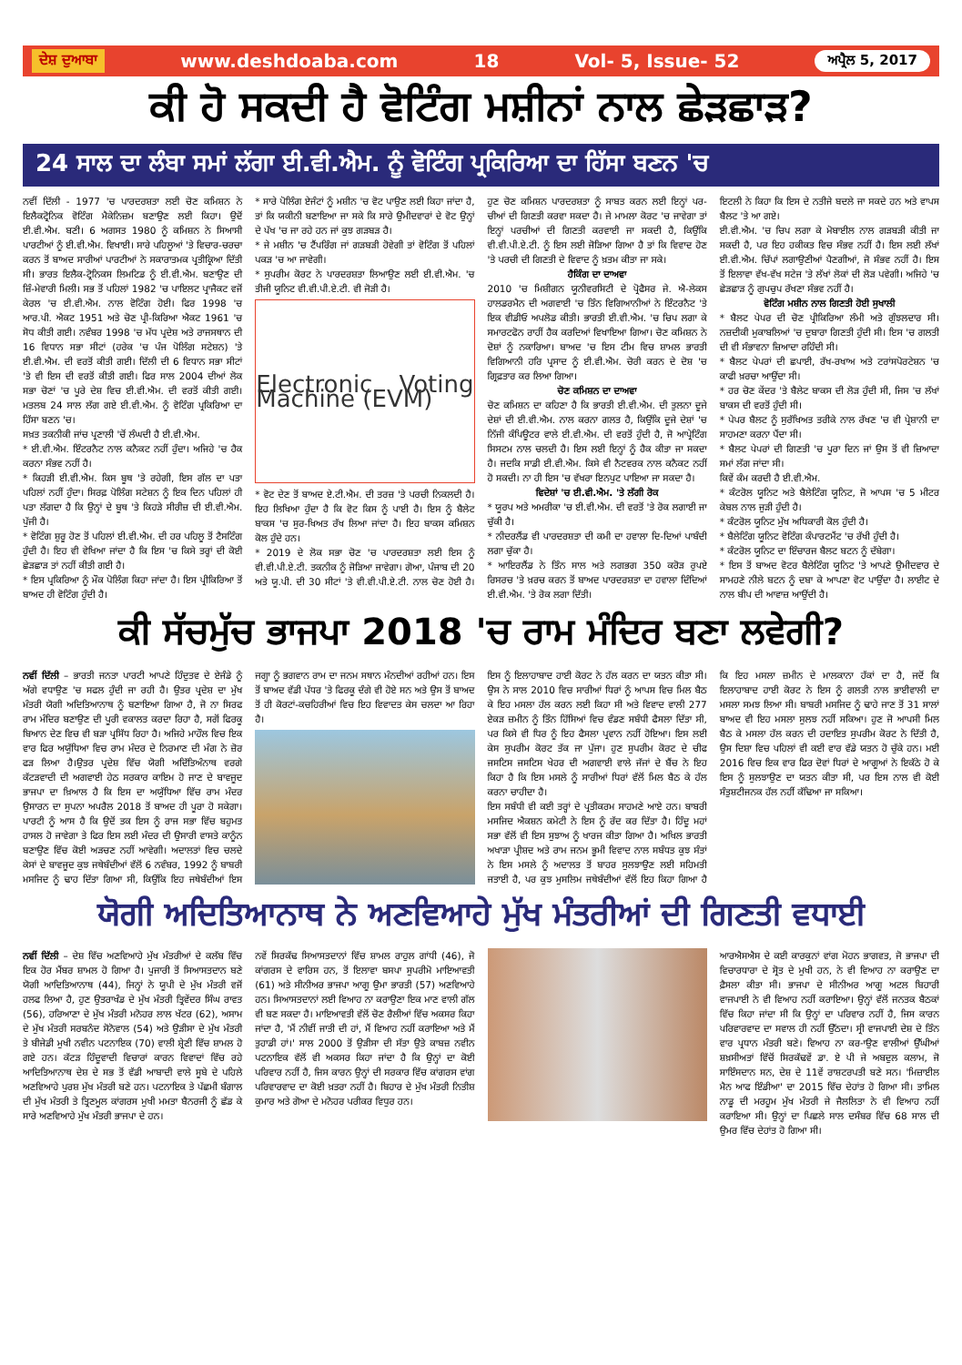ਦੇਸ਼ ਦੁਆਬਾ www.deshdoaba.com 18 Vol- 5, Issue- 52 ਅਪ੍ਰੈਲ 5, 2017
ਕੀ ਹੋ ਸਕਦੀ ਹੈ ਵੋਟਿੰਗ ਮਸ਼ੀਨਾਂ ਨਾਲ ਛੇੜਛਾੜ?
24 ਸਾਲ ਦਾ ਲੰਬਾ ਸਮਾਂ ਲੱਗਾ ਈ.ਵੀ.ਐਮ. ਨੂੰ ਵੋਟਿੰਗ ਪ੍ਰਕਿਰਿਆ ਦਾ ਹਿੱਸਾ ਬਣਨ 'ਚ
ਨਵੀਂ ਦਿੱਲੀ - 1977 'ਚ ਪਾਰਦਰਸ਼ਤਾ ਲਈ ਚੋਣ ਕਮਿਸ਼ਨ ਨੇ ਇਲੈਕਟ੍ਰੋਨਿਕ ਵੋਟਿੰਗ ਮੈਕੇਨਿਜ਼ਮ ਬਣਾਉਣ ਲਈ ਕਿਹਾ। ਉਦੋਂ ਈ.ਵੀ.ਐਮ. ਬਣੀ। 6 ਅਗਸਤ 1980 ਨੂੰ ਕਮਿਸ਼ਨ ਨੇ ਸਿਆਸੀ ਪਾਰਟੀਆਂ ਨੂੰ ਈ.ਵੀ.ਐਮ. ਵਿਖਾਈ। ਸਾਰੇ ਪਹਿਲੂਆਂ 'ਤੇ ਵਿਚਾਰ-ਚਰਚਾ ਕਰਨ ਤੋਂ ਬਾਅਦ ਸਾਰੀਆਂ ਪਾਰਟੀਆਂ ਨੇ ਸਕਾਰਾਤਮਕ ਪ੍ਰਤੀਕ੍ਰਿਆ ਦਿੱਤੀ ਸੀ। ਭਾਰਤ ਇਲੈਕ-ਟ੍ਰੋਨਿਕਸ ਲਿਮਟਿਡ ਨੂੰ ਈ.ਵੀ.ਐਮ. ਬਣਾਉਣ ਦੀ ਜ਼ਿੰ-ਮੇਵਾਰੀ ਮਿਲੀ। ਸਭ ਤੋਂ ਪਹਿਲਾਂ 1982 'ਚ ਪਾਇਲਟ ਪ੍ਰਾਜੈਕਟ ਵਜੋਂ ਕੇਰਲ 'ਚ ਈ.ਵੀ.ਐਮ. ਨਾਲ ਵੋਟਿੰਗ ਹੋਈ। ਫਿਰ 1998 'ਚ ਆਰ.ਪੀ. ਐਕਟ 1951 ਅਤੇ ਚੋਣ ਪ੍ਰੀ-ਕਿਰਿਆ ਐਕਟ 1961 'ਚ ਸੋਧ ਕੀਤੀ ਗਈ। ਨਵੰਬਰ 1998 'ਚ ਮੱਧ ਪ੍ਰਦੇਸ਼ ਅਤੇ ਰਾਜਸਥਾਨ ਦੀ 16 ਵਿਧਾਨ ਸਭਾ ਸੀਟਾਂ (ਹਰੇਕ 'ਚ ਪੰਜ ਪੋਲਿੰਗ ਸਟੇਸ਼ਨ) 'ਤੇ ਈ.ਵੀ.ਐਮ. ਦੀ ਵਰਤੋਂ ਕੀਤੀ ਗਈ। ਦਿੱਲੀ ਦੀ 6 ਵਿਧਾਨ ਸਭਾ ਸੀਟਾਂ 'ਤੇ ਵੀ ਇਸ ਦੀ ਵਰਤੋਂ ਕੀਤੀ ਗਈ। ਫਿਰ ਸਾਲ 2004 ਦੀਆਂ ਲੋਕ ਸਭਾ ਚੋਣਾਂ 'ਚ ਪੂਰੇ ਦੇਸ਼ ਵਿਚ ਈ.ਵੀ.ਐਮ. ਦੀ ਵਰਤੋਂ ਕੀਤੀ ਗਈ। ਮਤਲਬ 24 ਸਾਲ ਲੱਗ ਗਏ ਈ.ਵੀ.ਐਮ. ਨੂੰ ਵੋਟਿੰਗ ਪ੍ਰਕਿਰਿਆ ਦਾ ਹਿੱਸਾ ਬਣਨ 'ਚ।
ਸਖ਼ਤ ਤਕਨੀਕੀ ਜਾਂਚ ਪ੍ਰਣਾਲੀ 'ਚੋਂ ਲੰਘਦੀ ਹੈ ਈ.ਵੀ.ਐਮ.
* ਈ.ਵੀ.ਐਮ. ਇੰਟਰਨੈਟ ਨਾਲ ਕਨੈਕਟ ਨਹੀਂ ਹੁੰਦਾ। ਅਜਿਹੇ 'ਚ ਹੈਕ ਕਰਨਾ ਸੰਭਵ ਨਹੀਂ ਹੈ।
* ਕਿਹੜੀ ਈ.ਵੀ.ਐਮ. ਕਿਸ ਬੂਥ 'ਤੇ ਰਹੇਗੀ, ਇਸ ਗੱਲ ਦਾ ਪਤਾ ਪਹਿਲਾਂ ਨਹੀਂ ਹੁੰਦਾ। ਸਿਰਫ਼ ਪੋਲਿੰਗ ਸਟੇਸ਼ਨ ਨੂੰ ਇਕ ਦਿਨ ਪਹਿਲਾਂ ਹੀ ਪਤਾ ਲੱਗਦਾ ਹੈ ਕਿ ਉਨ੍ਹਾਂ ਦੇ ਬੂਥ 'ਤੇ ਕਿਹੜੇ ਸੀਰੀਜ਼ ਦੀ ਈ.ਵੀ.ਐਮ. ਪੁੱਜੀ ਹੈ।
* ਵੋਟਿੰਗ ਸ਼ੁਰੂ ਹੋਣ ਤੋਂ ਪਹਿਲਾਂ ਈ.ਵੀ.ਐਮ. ਦੀ ਹਰ ਪਹਿਲੂ ਤੋਂ ਟੈਸਟਿੰਗ ਹੁੰਦੀ ਹੈ। ਇਹ ਵੀ ਵੇਖਿਆ ਜਾਂਦਾ ਹੈ ਕਿ ਇਸ 'ਚ ਕਿਸੇ ਤਰ੍ਹਾਂ ਦੀ ਕੋਈ ਛੇੜਛਾੜ ਤਾਂ ਨਹੀਂ ਕੀਤੀ ਗਈ ਹੈ।
* ਇਸ ਪ੍ਰਕਿਰਿਆ ਨੂੰ ਮੌਕ ਪੋਲਿੰਗ ਕਿਹਾ ਜਾਂਦਾ ਹੈ। ਇਸ ਪ੍ਰੀਕਿਰਿਆ ਤੋਂ ਬਾਅਦ ਹੀ ਵੋਟਿੰਗ ਹੁੰਦੀ ਹੈ।
* ਸਾਰੇ ਪੋਲਿੰਗ ਏਜੰਟਾਂ ਨੂੰ ਮਸ਼ੀਨ 'ਚ ਵੋਟ ਪਾਉਣ ਲਈ ਕਿਹਾ ਜਾਂਦਾ ਹੈ, ਤਾਂ ਕਿ ਯਕੀਨੀ ਬਣਾਇਆ ਜਾ ਸਕੇ ਕਿ ਸਾਰੇ ਉਮੀਦਵਾਰਾਂ ਦੇ ਵੋਟ ਉਨ੍ਹਾਂ ਦੇ ਪੱਖ 'ਚ ਜਾ ਰਹੇ ਹਨ ਜਾਂ ਕੁਝ ਗੜਬੜ ਹੈ।
* ਜੇ ਮਸ਼ੀਨ 'ਚ ਟੈਂਪਰਿੰਗ ਜਾਂ ਗੜਬੜੀ ਹੋਵੇਗੀ ਤਾਂ ਵੋਟਿੰਗ ਤੋਂ ਪਹਿਲਾਂ ਪਕੜ 'ਚ ਆ ਜਾਵੇਗੀ।
* ਸੁਪਰੀਮ ਕੋਰਟ ਨੇ ਪਾਰਦਰਸ਼ਤਾ ਲਿਆਉਣ ਲਈ ਈ.ਵੀ.ਐਮ. 'ਚ ਤੀਜੀ ਯੂਨਿਟ ਵੀ.ਵੀ.ਪੀ.ਏ.ਟੀ. ਵੀ ਜੋੜੀ ਹੈ।
Electronic Voting Machine (EVM)
* ਵੋਟ ਦੇਣ ਤੋਂ ਬਾਅਦ ਏ.ਟੀ.ਐਮ. ਦੀ ਤਰਜ਼ 'ਤੇ ਪਰਚੀ ਨਿਕਲਦੀ ਹੈ। ਇਹ ਲਿਖਿਆ ਹੁੰਦਾ ਹੈ ਕਿ ਵੋਟ ਕਿਸ ਨੂੰ ਪਾਈ ਹੈ। ਇਸ ਨੂੰ ਬੈਲੇਟ ਬਾਕਸ 'ਚ ਸੁਰ-ਖਿਅਤ ਰੱਖ ਲਿਆ ਜਾਂਦਾ ਹੈ। ਇਹ ਬਾਕਸ ਕਮਿਸ਼ਨ ਕੋਲ ਹੁੰਦੇ ਹਨ।
* 2019 ਦੇ ਲੋਕ ਸਭਾ ਚੋਣ 'ਚ ਪਾਰਦਰਸ਼ਤਾ ਲਈ ਇਸ ਨੂੰ ਵੀ.ਵੀ.ਪੀ.ਏ.ਟੀ. ਤਕਨੀਕ ਨੂੰ ਜੋੜਿਆ ਜਾਵੇਗਾ। ਗੋਆ, ਪੰਜਾਬ ਦੀ 20 ਅਤੇ ਯੂ.ਪੀ. ਦੀ 30 ਸੀਟਾਂ 'ਤੇ ਵੀ.ਵੀ.ਪੀ.ਏ.ਟੀ. ਨਾਲ ਚੋਣ ਹੋਈ ਹੈ। ਹੁਣ ਚੋਣ ਕਮਿਸ਼ਨ ਪਾਰਦਰਸ਼ਤਾ ਨੂੰ ਸਾਬਤ ਕਰਨ ਲਈ ਇਨ੍ਹਾਂ ਪਰ-ਚੀਆਂ ਦੀ ਗਿਣਤੀ ਕਰਵਾ ਸਕਦਾ ਹੈ। ਜੇ ਮਾਮਲਾ ਕੋਰਟ 'ਚ ਜਾਵੇਗਾ ਤਾਂ ਇਨ੍ਹਾਂ ਪਰਚੀਆਂ ਦੀ ਗਿਣਤੀ ਕਰਵਾਈ ਜਾ ਸਕਦੀ ਹੈ, ਕਿਉਂਕਿ ਵੀ.ਵੀ.ਪੀ.ਏ.ਟੀ. ਨੂੰ ਇਸ ਲਈ ਜੋੜਿਆ ਗਿਆ ਹੈ ਤਾਂ ਕਿ ਵਿਵਾਦ ਹੋਣ 'ਤੇ ਪਰਚੀ ਦੀ ਗਿਣਤੀ ਦੇ ਵਿਵਾਦ ਨੂੰ ਖ਼ਤਮ ਕੀਤਾ ਜਾ ਸਕੇ।
ਹੈਕਿੰਗ ਦਾ ਦਾਅਵਾ
2010 'ਚ ਮਿਸ਼ੀਗਨ ਯੂਨੀਵਰਸਿਟੀ ਦੇ ਪ੍ਰੋਫੈਸਰ ਜੇ. ਐ-ਲੇਕਸ ਹਾਲਡਰਮੈਨ ਦੀ ਅਗਵਾਈ 'ਚ ਤਿੰਨ ਵਿਗਿਆਨੀਆਂ ਨੇ ਇੰਟਰਨੈਟ 'ਤੇ ਇਕ ਵੀਡੀਓ ਅਪਲੋਡ ਕੀਤੀ। ਭਾਰਤੀ ਈ.ਵੀ.ਐਮ. 'ਚ ਚਿਪ ਲਗਾ ਕੇ ਸਮਾਰਟਫੋਨ ਰਾਹੀਂ ਹੈਕ ਕਰਦਿਆਂ ਵਿਖਾਇਆ ਗਿਆ। ਚੋਣ ਕਮਿਸ਼ਨ ਨੇ ਦੋਸ਼ਾਂ ਨੂੰ ਨਕਾਰਿਆ। ਬਾਅਦ 'ਚ ਇਸ ਟੀਮ ਵਿਚ ਸ਼ਾਮਲ ਭਾਰਤੀ ਵਿਗਿਆਨੀ ਹਰਿ ਪ੍ਰਸਾਦ ਨੂੰ ਈ.ਵੀ.ਐਮ. ਚੋਰੀ ਕਰਨ ਦੇ ਦੋਸ਼ 'ਚ ਗ੍ਰਿਫ਼ਤਾਰ ਕਰ ਲਿਆ ਗਿਆ।
ਚੋਣ ਕਮਿਸ਼ਨ ਦਾ ਦਾਅਵਾ
ਚੋਣ ਕਮਿਸ਼ਨ ਦਾ ਕਹਿਣਾ ਹੈ ਕਿ ਭਾਰਤੀ ਈ.ਵੀ.ਐਮ. ਦੀ ਤੁਲਨਾ ਦੂਜੇ ਦੇਸ਼ਾਂ ਦੀ ਈ.ਵੀ.ਐਮ. ਨਾਲ ਕਰਨਾ ਗਲਤ ਹੈ, ਕਿਉਂਕਿ ਦੂਜੇ ਦੇਸ਼ਾਂ 'ਚ ਨਿੱਜੀ ਕੰਪਿਊਟਰ ਵਾਲੇ ਈ.ਵੀ.ਐਮ. ਦੀ ਵਰਤੋਂ ਹੁੰਦੀ ਹੈ, ਜੋ ਆਪ੍ਰੇਟਿੰਗ ਸਿਸਟਮ ਨਾਲ ਚਲਦੀ ਹੈ। ਇਸ ਲਈ ਇਨ੍ਹਾਂ ਨੂੰ ਹੈਕ ਕੀਤਾ ਜਾ ਸਕਦਾ ਹੈ। ਜਦਕਿ ਸਾਡੀ ਈ.ਵੀ.ਐਮ. ਕਿਸੇ ਵੀ ਨੈਟਵਰਕ ਨਾਲ ਕਨੈਕਟ ਨਹੀਂ ਹੋ ਸਕਦੀ। ਨਾ ਹੀ ਇਸ 'ਚ ਵੱਖਰਾ ਇਨਪੁਟ ਪਾਇਆ ਜਾ ਸਕਦਾ ਹੈ।
ਵਿਦੇਸ਼ਾਂ 'ਚ ਈ.ਵੀ.ਐਮ. 'ਤੇ ਲੱਗੀ ਰੋਕ
* ਯੂਰਪ ਅਤੇ ਅਮਰੀਕਾ 'ਚ ਈ.ਵੀ.ਐਮ. ਦੀ ਵਰਤੋਂ 'ਤੇ ਰੋਕ ਲਗਾਈ ਜਾ ਚੁੱਕੀ ਹੈ।
* ਨੀਦਰਲੈਂਡ ਵੀ ਪਾਰਦਰਸ਼ਤਾ ਦੀ ਕਮੀ ਦਾ ਹਵਾਲਾ ਦਿ-ਦਿਆਂ ਪਾਬੰਦੀ ਲਗਾ ਚੁੱਕਾ ਹੈ।
* ਆਇਰਲੈਂਡ ਨੇ ਤਿੰਨ ਸਾਲ ਅਤੇ ਲਗਭਗ 350 ਕਰੋੜ ਰੁਪਏ ਰਿਸਰਚ 'ਤੇ ਖ਼ਰਚ ਕਰਨ ਤੋਂ ਬਾਅਦ ਪਾਰਦਰਸ਼ਤਾ ਦਾ ਹਵਾਲਾ ਦਿੰਦਿਆਂ ਈ.ਵੀ.ਐਮ. 'ਤੇ ਰੋਕ ਲਗਾ ਦਿੱਤੀ।
ਇਟਲੀ ਨੇ ਕਿਹਾ ਕਿ ਇਸ ਦੇ ਨਤੀਜੇ ਬਦਲੇ ਜਾ ਸਕਦੇ ਹਨ ਅਤੇ ਵਾਪਸ ਬੈਲਟ 'ਤੇ ਆ ਗਏ।
ਈ.ਵੀ.ਐਮ. 'ਚ ਚਿਪ ਲਗਾ ਕੇ ਮੋਬਾਈਲ ਨਾਲ ਗੜਬੜੀ ਕੀਤੀ ਜਾ ਸਕਦੀ ਹੈ, ਪਰ ਇਹ ਹਕੀਕਤ ਵਿਚ ਸੰਭਵ ਨਹੀਂ ਹੈ। ਇਸ ਲਈ ਲੱਖਾਂ ਈ.ਵੀ.ਐਮ. ਚਿੱਪਾਂ ਲਗਾਉਣੀਆਂ ਪੈਣਗੀਆਂ, ਜੋ ਸੰਭਵ ਨਹੀਂ ਹੈ। ਇਸ ਤੋਂ ਇਲਾਵਾ ਵੱਖ-ਵੱਖ ਸਟੇਜ 'ਤੇ ਲੱਖਾਂ ਲੋਕਾਂ ਦੀ ਲੋੜ ਪਵੇਗੀ। ਅਜਿਹੇ 'ਚ ਛੇੜਛਾੜ ਨੂੰ ਗੁਪਚੁਪ ਰੱਖਣਾ ਸੰਭਵ ਨਹੀਂ ਹੈ।
ਵੋਟਿੰਗ ਮਸ਼ੀਨ ਨਾਲ ਗਿਣਤੀ ਹੋਈ ਸੁਖਾਲੀ
* ਬੈਲਟ ਪੇਪਰ ਦੀ ਚੋਣ ਪ੍ਰੀਕਿਰਿਆ ਲੰਮੀ ਅਤੇ ਗੁੰਝਲਦਾਰ ਸੀ। ਨਜ਼ਦੀਕੀ ਮੁਕਾਬਲਿਆਂ 'ਚ ਦੁਬਾਰਾ ਗਿਣਤੀ ਹੁੰਦੀ ਸੀ। ਇਸ 'ਚ ਗਲਤੀ ਦੀ ਵੀ ਸੰਭਾਵਨਾ ਜ਼ਿਆਦਾ ਰਹਿੰਦੀ ਸੀ।
* ਬੈਲਟ ਪੇਪਰਾਂ ਦੀ ਛਪਾਈ, ਰੱਖ-ਰਖਾਅ ਅਤੇ ਟਰਾਂਸਪੋਰਟੇਸ਼ਨ 'ਚ ਕਾਫੀ ਖ਼ਰਚਾ ਆਉਂਦਾ ਸੀ।
* ਹਰ ਚੋਣ ਕੇਂਦਰ 'ਤੇ ਬੈਲੇਟ ਬਾਕਸ ਦੀ ਲੋੜ ਹੁੰਦੀ ਸੀ, ਜਿਸ 'ਚ ਲੱਖਾਂ ਬਾਕਸ ਦੀ ਵਰਤੋਂ ਹੁੰਦੀ ਸੀ।
* ਪੇਪਰ ਬੈਲਟ ਨੂੰ ਸੁਰੱਖਿਅਤ ਤਰੀਕੇ ਨਾਲ ਰੱਖਣ 'ਚ ਵੀ ਪ੍ਰੇਸ਼ਾਨੀ ਦਾ ਸਾਹਮਣਾ ਕਰਨਾ ਪੈਂਦਾ ਸੀ।
* ਬੈਲਟ ਪੇਪਰਾਂ ਦੀ ਗਿਣਤੀ 'ਚ ਪੂਰਾ ਦਿਨ ਜਾਂ ਉਸ ਤੋਂ ਵੀ ਜ਼ਿਆਦਾ ਸਮਾਂ ਲੱਗ ਜਾਂਦਾ ਸੀ।
ਕਿਵੇਂ ਕੰਮ ਕਰਦੀ ਹੈ ਈ.ਵੀ.ਐਮ.
* ਕੰਟਰੋਲ ਯੂਨਿਟ ਅਤੇ ਬੈਲੇਟਿੰਗ ਯੂਨਿਟ, ਜੋ ਆਪਸ 'ਚ 5 ਮੀਟਰ ਕੇਬਲ ਨਾਲ ਜੁੜੀ ਹੁੰਦੀ ਹੈ।
* ਕੰਟਰੋਲ ਯੂਨਿਟ ਮੁੱਖ ਅਧਿਕਾਰੀ ਕੋਲ ਹੁੰਦੀ ਹੈ।
* ਬੈਲੇਟਿੰਗ ਯੂਨਿਟ ਵੋਟਿੰਗ ਕੰਪਾਰਟਮੈਂਟ 'ਚ ਰੱਖੀ ਹੁੰਦੀ ਹੈ।
* ਕੰਟਰੋਲ ਯੂਨਿਟ ਦਾ ਇੰਚਾਰਜ ਬੈਲਟ ਬਟਨ ਨੂੰ ਦੱਬੇਗਾ।
* ਇਸ ਤੋਂ ਬਾਅਦ ਵੋਟਰ ਬੈਲੇਟਿੰਗ ਯੂਨਿਟ 'ਤੇ ਆਪਣੇ ਉਮੀਦਵਾਰ ਦੇ ਸਾਮਹਣੇ ਨੀਲੇ ਬਟਨ ਨੂੰ ਦਬਾ ਕੇ ਆਪਣਾ ਵੋਟ ਪਾਉਂਦਾ ਹੈ। ਲਾਈਟ ਦੇ ਨਾਲ ਬੀਪ ਦੀ ਆਵਾਜ਼ ਆਉਂਦੀ ਹੈ।
ਕੀ ਸੱਚਮੁੱਚ ਭਾਜਪਾ 2018 'ਚ ਰਾਮ ਮੰਦਿਰ ਬਣਾ ਲਵੇਗੀ?
ਨਵੀਂ ਦਿੱਲੀ – ਭਾਰਤੀ ਜਨਤਾ ਪਾਰਟੀ ਆਪਣੇ ਹਿੰਦੁਤਵ ਦੇ ਏਜੰਡੇ ਨੂੰ ਅੱਗੇ ਵਧਾਉਣ 'ਚ ਸਫਲ ਹੁੰਦੀ ਜਾ ਰਹੀ ਹੈ। ਉਤਰ ਪ੍ਰਦੇਸ਼ ਦਾ ਮੁੱਖ ਮੰਤਰੀ ਯੋਗੀ ਅਦਿਤਿਆਨਾਥ ਨੂੰ ਬਣਾਇਆ ਗਿਆ ਹੈ, ਜੋ ਨਾ ਸਿਰਫ ਰਾਮ ਮੰਦਿਰ ਬਣਾਉਣ ਦੀ ਪੂਰੀ ਵਕਾਲਤ ਕਰਦਾ ਰਿਹਾ ਹੈ, ਸਗੋਂ ਫਿਰਕੂ ਬਿਆਨ ਦੇਣ ਵਿਚ ਵੀ ਬੜਾ ਪ੍ਰਸਿੱਧ ਰਿਹਾ ਹੈ। ਅਜਿਹੇ ਮਾਹੌਲ ਵਿਚ ਇਕ ਵਾਰ ਫਿਰ ਅਯੁੱਧਿਆ ਵਿਚ ਰਾਮ ਮੰਦਰ ਦੇ ਨਿਰਮਾਣ ਦੀ ਮੰਗ ਨੇ ਜ਼ੋਰ ਫੜ ਲਿਆ ਹੈ।ਉਤਰ ਪ੍ਰਦੇਸ਼ ਵਿੱਚ ਯੋਗੀ ਅਦਿੱਤਿਅੰਨਾਥ ਵਰਗੇ ਕੱਟੜਵਾਦੀ ਦੀ ਅਗਵਾਈ ਹੇਠ ਸਰਕਾਰ ਕਾਇਮ ਹੋ ਜਾਣ ਦੇ ਬਾਵਜੂਦ ਭਾਜਪਾ ਦਾ ਖ਼ਿਆਲ ਹੈ ਕਿ ਇਸ ਦਾ ਅਯੁੱਧਿਆ ਵਿੱਚ ਰਾਮ ਮੰਦਰ ਉਸਾਰਨ ਦਾ ਸੁਪਨਾ ਅਪਰੈਲ 2018 ਤੋਂ ਬਾਅਦ ਹੀ ਪੂਰਾ ਹੋ ਸਕੇਗਾ। ਪਾਰਟੀ ਨੂੰ ਆਸ ਹੈ ਕਿ ਉਦੋਂ ਤਕ ਇਸ ਨੂੰ ਰਾਜ ਸਭਾ ਵਿੱਚ ਬਹੁਮਤ ਹਾਸਲ ਹੋ ਜਾਵੇਗਾ ਤੇ ਫਿਰ ਇਸ ਲਈ ਮੰਦਰ ਦੀ ਉਸਾਰੀ ਵਾਸਤੇ ਕਾਨੂੰਨ ਬਣਾਉਣ ਵਿੱਚ ਕੋਈ ਅੜਚਣ ਨਹੀਂ ਆਵੇਗੀ। ਅਦਾਲਤਾਂ ਵਿਚ ਚਲਦੇ ਕੇਸਾਂ ਦੇ ਬਾਵਜੂਦ ਕੁਝ ਜਥੇਬੰਦੀਆਂ ਵੱਲੋਂ 6 ਨਵੰਬਰ, 1992 ਨੂੰ ਬਾਬਰੀ ਮਸਜਿਦ ਨੂੰ ਢਾਹ ਦਿੱਤਾ ਗਿਆ ਸੀ, ਕਿਉਂਕਿ ਇਹ ਜਥੇਬੰਦੀਆਂ ਇਸ ਜਗ੍ਹਾ ਨੂੰ ਭਗਵਾਨ ਰਾਮ ਦਾ ਜਨਮ ਸਥਾਨ ਮੰਨਦੀਆਂ ਰਹੀਆਂ ਹਨ। ਇਸ ਤੋਂ ਬਾਅਦ ਵੱਡੀ ਪੱਧਰ 'ਤੇ ਫਿਰਕੂ ਦੰਗੇ ਵੀ ਹੋਏ ਸਨ ਅਤੇ ਉਸ ਤੋਂ ਬਾਅਦ ਤੋਂ ਹੀ ਕੋਰਟਾਂ-ਕਚਹਿਰੀਆਂ ਵਿਚ ਇਹ ਵਿਵਾਦਤ ਕੇਸ ਚਲਦਾ ਆ ਰਿਹਾ ਹੈ।
ਇਸ ਨੂੰ ਇਲਾਹਾਬਾਦ ਹਾਈ ਕੋਰਟ ਨੇ ਹੱਲ ਕਰਨ ਦਾ ਯਤਨ ਕੀਤਾ ਸੀ। ਉਸ ਨੇ ਸਾਲ 2010 ਵਿਚ ਸਾਰੀਆਂ ਧਿਰਾਂ ਨੂੰ ਆਪਸ ਵਿਚ ਮਿਲ ਬੈਠ ਕੇ ਇਹ ਮਸਲਾ ਹੱਲ ਕਰਨ ਲਈ ਕਿਹਾ ਸੀ ਅਤੇ ਵਿਵਾਦ ਵਾਲੀ 277 ਏਕੜ ਜ਼ਮੀਨ ਨੂੰ ਤਿੰਨ ਹਿੱਸਿਆਂ ਵਿਚ ਵੰਡਣ ਸਬੰਧੀ ਫੈਸਲਾ ਦਿੱਤਾ ਸੀ, ਪਰ ਕਿਸੇ ਵੀ ਧਿਰ ਨੂੰ ਇਹ ਫੈਸਲਾ ਪ੍ਰਵਾਨ ਨਹੀਂ ਹੋਇਆ। ਇਸ ਲਈ ਕੇਸ ਸੁਪਰੀਮ ਕੋਰਟ ਤੱਕ ਜਾ ਪੁੱਜਾ। ਹੁਣ ਸੁਪਰੀਮ ਕੋਰਟ ਦੇ ਚੀਫ ਜਸਟਿਸ ਜਸਟਿਸ ਖੇਹਰ ਦੀ ਅਗਵਾਈ ਵਾਲੇ ਜੱਜਾਂ ਦੇ ਬੈਂਚ ਨੇ ਇਹ ਕਿਹਾ ਹੈ ਕਿ ਇਸ ਮਸਲੇ ਨੂੰ ਸਾਰੀਆਂ ਧਿਰਾਂ ਵੱਲੋਂ ਮਿਲ ਬੈਠ ਕੇ ਹੱਲ ਕਰਨਾ ਚਾਹੀਦਾ ਹੈ।
ਇਸ ਸਬੰਧੀ ਵੀ ਕਈ ਤਰ੍ਹਾਂ ਦੇ ਪ੍ਰਤੀਕਰਮ ਸਾਹਮਣੇ ਆਏ ਹਨ। ਬਾਬਰੀ ਮਸਜਿਦ ਐਕਸ਼ਨ ਕਮੇਟੀ ਨੇ ਇਸ ਨੂੰ ਰੱਦ ਕਰ ਦਿੱਤਾ ਹੈ। ਹਿੰਦੂ ਮਹਾਂ ਸਭਾ ਵੱਲੋਂ ਵੀ ਇਸ ਸੁਝਾਅ ਨੂੰ ਖਾਰਜ ਕੀਤਾ ਗਿਆ ਹੈ। ਅਖਿਲ ਭਾਰਤੀ ਅਖਾੜਾ ਪ੍ਰੀਸ਼ਦ ਅਤੇ ਰਾਮ ਜਨਮ ਭੂਮੀ ਵਿਵਾਦ ਨਾਲ ਸਬੰਧਤ ਕੁਝ ਸੰਤਾਂ ਨੇ ਇਸ ਮਸਲੇ ਨੂੰ ਅਦਾਲਤ ਤੋਂ ਬਾਹਰ ਸੁਲਝਾਉਣ ਲਈ ਸਹਿਮਤੀ ਜਤਾਈ ਹੈ, ਪਰ ਕੁਝ ਮੁਸਲਿਮ ਜਥੇਬੰਦੀਆਂ ਵੱਲੋਂ ਇਹ ਕਿਹਾ ਗਿਆ ਹੈ ਕਿ ਇਹ ਮਸਲਾ ਜ਼ਮੀਨ ਦੇ ਮਾਲਕਾਨਾ ਹੱਕਾਂ ਦਾ ਹੈ, ਜਦੋਂ ਕਿ ਇਲਾਹਾਬਾਦ ਹਾਈ ਕੋਰਟ ਨੇ ਇਸ ਨੂੰ ਗਲਤੀ ਨਾਲ ਭਾਈਵਾਲੀ ਦਾ ਮਸਲਾ ਸਮਝ ਲਿਆ ਸੀ। ਬਾਬਰੀ ਮਸਜਿਦ ਨੂੰ ਢਾਹੇ ਜਾਣ ਤੋਂ 31 ਸਾਲਾਂ ਬਾਅਦ ਵੀ ਇਹ ਮਸਲਾ ਸੁਲਝ ਨਹੀਂ ਸਕਿਆ। ਹੁਣ ਜੋ ਆਪਸੀ ਮਿਲ ਬੈਠ ਕੇ ਮਸਲਾ ਹੱਲ ਕਰਨ ਦੀ ਹਦਾਇਤ ਸੁਪਰੀਮ ਕੋਰਟ ਨੇ ਦਿੱਤੀ ਹੈ, ਉਸ ਦਿਸ਼ਾ ਵਿਚ ਪਹਿਲਾਂ ਵੀ ਕਈ ਵਾਰ ਵੱਡੇ ਯਤਨ ਹੋ ਚੁੱਕੇ ਹਨ। ਮਈ 2016 ਵਿਚ ਇਕ ਵਾਰ ਫਿਰ ਦੋਵਾਂ ਧਿਰਾਂ ਦੇ ਆਗੂਆਂ ਨੇ ਇਕੱਠੇ ਹੋ ਕੇ ਇਸ ਨੂੰ ਸੁਲਝਾਉਣ ਦਾ ਯਤਨ ਕੀਤਾ ਸੀ, ਪਰ ਇਸ ਨਾਲ ਵੀ ਕੋਈ ਸੰਤੁਸ਼ਟੀਜਨਕ ਹੱਲ ਨਹੀਂ ਕੱਢਿਆ ਜਾ ਸਕਿਆ।
ਯੋਗੀ ਅਦਿਤਿਆਨਾਥ ਨੇ ਅਣਵਿਆਹੇ ਮੁੱਖ ਮੰਤਰੀਆਂ ਦੀ ਗਿਣਤੀ ਵਧਾਈ
ਨਵੀਂ ਦਿੱਲੀ – ਦੇਸ਼ ਵਿੱਚ ਅਣਵਿਆਹੇ ਮੁੱਖ ਮੰਤਰੀਆਂ ਦੇ ਕਲੱਬ ਵਿੱਚ ਇਕ ਹੋਰ ਮੈਂਬਰ ਸ਼ਾਮਲ ਹੋ ਗਿਆ ਹੈ। ਪੁਜਾਰੀ ਤੋਂ ਸਿਆਸਤਦਾਨ ਬਣੇ ਯੋਗੀ ਆਦਿਤਿਆਨਾਥ (44), ਜਿਨ੍ਹਾਂ ਨੇ ਯੂਪੀ ਦੇ ਮੁੱਖ ਮੰਤਰੀ ਵਜੋਂ ਹਲਫ ਲਿਆ ਹੈ, ਹੁਣ ਉਤਰਾਖੰਡ ਦੇ ਮੁੱਖ ਮੰਤਰੀ ਤ੍ਰਿਵੇਂਦਰ ਸਿੰਘ ਰਾਵਤ (56), ਹਰਿਆਣਾ ਦੇ ਮੁੱਖ ਮੰਤਰੀ ਮਨੋਹਰ ਲਾਲ ਖੱਟਰ (62), ਅਸਾਮ ਦੇ ਮੁੱਖ ਮੰਤਰੀ ਸਰਬਨੰਦ ਸੋਨੋਵਾਲ (54) ਅਤੇ ਉੜੀਸਾ ਦੇ ਮੁੱਖ ਮੰਤਰੀ ਤੇ ਬੀਜੇਡੀ ਮੁਖੀ ਨਵੀਨ ਪਟਨਾਇਕ (70) ਵਾਲੀ ਸ਼੍ਰੇਣੀ ਵਿੱਚ ਸ਼ਾਮਲ ਹੋ ਗਏ ਹਨ। ਕੱਟੜ ਹਿੰਦੂਵਾਦੀ ਵਿਚਾਰਾਂ ਕਾਰਨ ਵਿਵਾਦਾਂ ਵਿੱਚ ਰਹੇ ਆਦਿਤਿਆਨਾਥ ਦੇਸ਼ ਦੇ ਸਭ ਤੋਂ ਵੱਡੀ ਆਬਾਦੀ ਵਾਲੇ ਸੂਬੇ ਦੇ ਪਹਿਲੇ ਅਣਵਿਆਹੇ ਪੁਰਸ਼ ਮੁੱਖ ਮੰਤਰੀ ਬਣੇ ਹਨ। ਪਟਨਾਇਕ ਤੇ ਪੱਛਮੀ ਬੰਗਾਲ ਦੀ ਮੁੱਖ ਮੰਤਰੀ ਤੇ ਤ੍ਰਿਣਮੂਲ ਕਾਂਗਰਸ ਮੁਖੀ ਮਮਤਾ ਬੈਨਰਜੀ ਨੂੰ ਛੱਡ ਕੇ ਸਾਰੇ ਅਣਵਿਆਹੇ ਮੁੱਖ ਮੰਤਰੀ ਭਾਜਪਾ ਦੇ ਹਨ।
ਨਵੇਂ ਸਿਰਕੱਢ ਸਿਆਸਤਦਾਨਾਂ ਵਿੱਚ ਸ਼ਾਮਲ ਰਾਹੁਲ ਗਾਂਧੀ (46), ਜੋ ਕਾਂਗਰਸ ਦੇ ਵਾਰਿਸ ਹਨ, ਤੋਂ ਇਲਾਵਾ ਬਸਪਾ ਸੁਪਰੀਮੋ ਮਾਇਆਵਤੀ (61) ਅਤੇ ਸੀਨੀਅਰ ਭਾਜਪਾ ਆਗੂ ਉਮਾ ਭਾਰਤੀ (57) ਅਣਵਿਆਹੇ ਹਨ। ਸਿਆਸਤਦਾਨਾਂ ਲਈ ਵਿਆਹ ਨਾ ਕਰਾਉਣਾ ਇਕ ਮਾਣ ਵਾਲੀ ਗੱਲ ਵੀ ਬਣ ਸਕਦਾ ਹੈ। ਮਾਇਆਵਤੀ ਵੱਲੋਂ ਚੋਣ ਰੈਲੀਆਂ ਵਿੱਚ ਅਕਸਰ ਕਿਹਾ ਜਾਂਦਾ ਹੈ, 'ਮੈਂ ਨੀਵੀਂ ਜਾਤੀ ਦੀ ਹਾਂ, ਮੈਂ ਵਿਆਹ ਨਹੀਂ ਕਰਾਇਆ ਅਤੇ ਮੈਂ ਤੁਹਾਡੀ ਹਾਂ।' ਸਾਲ 2000 ਤੋਂ ਉੜੀਸਾ ਦੀ ਸੱਤਾ ਉਤੇ ਕਾਬਜ਼ ਨਵੀਨ ਪਟਨਾਇਕ ਵੱਲੋਂ ਵੀ ਅਕਸਰ ਕਿਹਾ ਜਾਂਦਾ ਹੈ ਕਿ ਉਨ੍ਹਾਂ ਦਾ ਕੋਈ ਪਰਿਵਾਰ ਨਹੀਂ ਹੈ, ਜਿਸ ਕਾਰਨ ਉਨ੍ਹਾਂ ਦੀ ਸਰਕਾਰ ਵਿੱਚ ਕਾਂਗਰਸ ਵਾਂਗ ਪਰਿਵਾਰਵਾਦ ਦਾ ਕੋਈ ਖ਼ਤਰਾ ਨਹੀਂ ਹੈ। ਬਿਹਾਰ ਦੇ ਮੁੱਖ ਮੰਤਰੀ ਨਿਤੀਸ਼ ਕੁਮਾਰ ਅਤੇ ਗੋਆ ਦੇ ਮਨੋਹਰ ਪਰੀਕਰ ਵਿਧੁਰ ਹਨ।
ਆਰਐਸਐਸ ਦੇ ਕਈ ਕਾਰਕੁਨਾਂ ਵਾਂਗ ਮੋਹਨ ਭਾਗਵਤ, ਜੋ ਭਾਜਪਾ ਦੀ ਵਿਚਾਰਧਾਰਾ ਦੇ ਸ੍ਰੋਤ ਦੇ ਮੁਖੀ ਹਨ, ਨੇ ਵੀ ਵਿਆਹ ਨਾ ਕਰਾਉਣ ਦਾ ਫ਼ੈਸਲਾ ਕੀਤਾ ਸੀ। ਭਾਜਪਾ ਦੇ ਸੀਨੀਅਰ ਆਗੂ ਅਟਲ ਬਿਹਾਰੀ ਵਾਜਪਾਈ ਨੇ ਵੀ ਵਿਆਹ ਨਹੀਂ ਕਰਾਇਆ। ਉਨ੍ਹਾਂ ਵੱਲੋਂ ਜਨਤਕ ਬੈਠਕਾਂ ਵਿੱਚ ਕਿਹਾ ਜਾਂਦਾ ਸੀ ਕਿ ਉਨ੍ਹਾਂ ਦਾ ਪਰਿਵਾਰ ਨਹੀਂ ਹੈ, ਜਿਸ ਕਾਰਨ ਪਰਿਵਾਰਵਾਦ ਦਾ ਸਵਾਲ ਹੀ ਨਹੀਂ ਉੱਠਦਾ। ਸ੍ਰੀ ਵਾਜਪਾਈ ਦੇਸ਼ ਦੇ ਤਿੰਨ ਵਾਰ ਪ੍ਰਧਾਨ ਮੰਤਰੀ ਬਣੇ। ਵਿਆਹ ਨਾ ਕਰ-ਾਉਣ ਵਾਲੀਆਂ ਉੱਘੀਆਂ ਸ਼ਖ਼ਸੀਅਤਾਂ ਵਿੱਚੋਂ ਸਿਰਕੱਢਵੇਂ ਡਾ. ਏ ਪੀ ਜੇ ਅਬਦੁਲ ਕਲਾਮ, ਜੋ ਸਾਇੰਸਦਾਨ ਸਨ, ਦੇਸ਼ ਦੇ 11ਵੇਂ ਰਾਸ਼ਟਰਪਤੀ ਬਣੇ ਸਨ। 'ਮਿਜ਼ਾਈਲ ਮੈਨ ਆਫ ਇੰਡੀਆ' ਦਾ 2015 ਵਿੱਚ ਦੇਹਾਂਤ ਹੋ ਗਿਆ ਸੀ। ਤਾਮਿਲ ਨਾਡੂ ਦੀ ਮਰਹੂਮ ਮੁੱਖ ਮੰਤਰੀ ਜੇ ਜੈਲਲਿਤਾ ਨੇ ਵੀ ਵਿਆਹ ਨਹੀਂ ਕਰਾਇਆ ਸੀ। ਉਨ੍ਹਾਂ ਦਾ ਪਿਛਲੇ ਸਾਲ ਦਸੰਬਰ ਵਿੱਚ 68 ਸਾਲ ਦੀ ਉਮਰ ਵਿੱਚ ਦੇਹਾਂਤ ਹੋ ਗਿਆ ਸੀ।